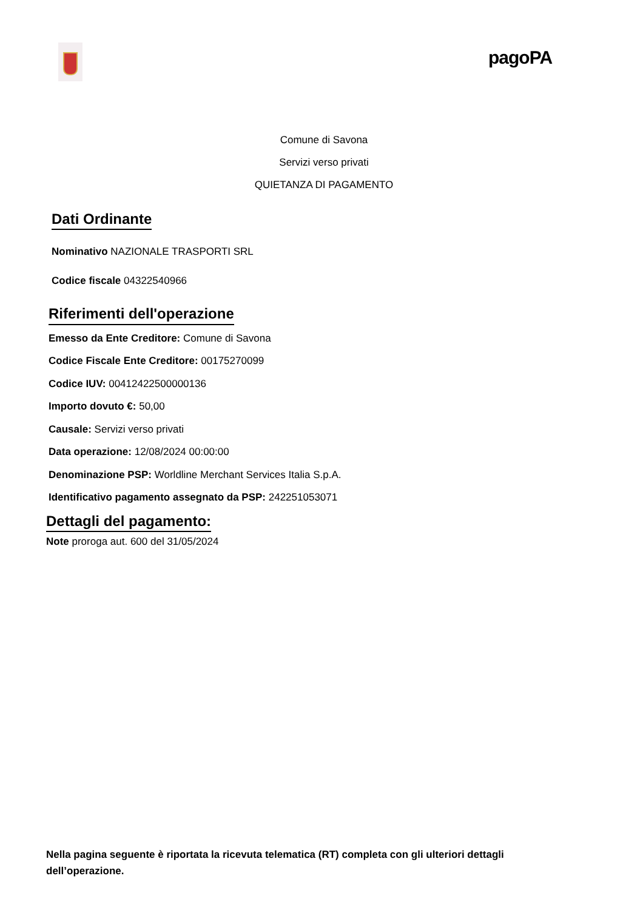pagoPA
Comune di Savona
Servizi verso privati
QUIETANZA DI PAGAMENTO
Dati Ordinante
Nominativo NAZIONALE TRASPORTI SRL
Codice fiscale 04322540966
Riferimenti dell'operazione
Emesso da Ente Creditore: Comune di Savona
Codice Fiscale Ente Creditore: 00175270099
Codice IUV: 00412422500000136
Importo dovuto €: 50,00
Causale: Servizi verso privati
Data operazione: 12/08/2024 00:00:00
Denominazione PSP: Worldline Merchant Services Italia S.p.A.
Identificativo pagamento assegnato da PSP: 242251053071
Dettagli del pagamento:
Note proroga aut. 600 del 31/05/2024
Nella pagina seguente è riportata la ricevuta telematica (RT) completa con gli ulteriori dettagli dell’operazione.